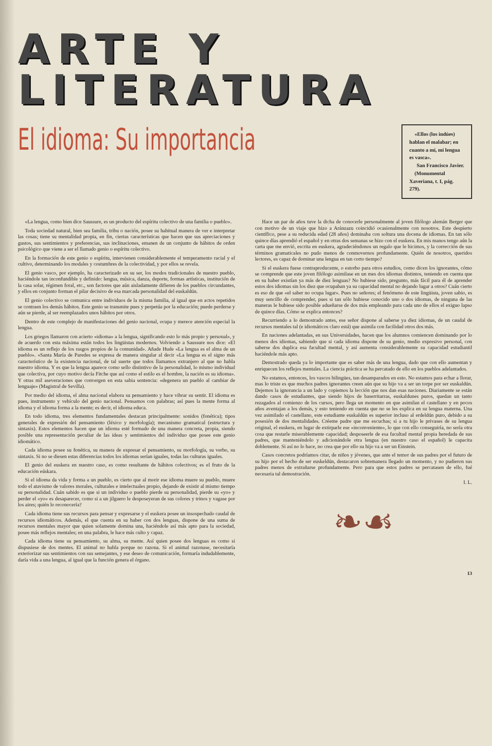ARTE Y LITERATURA
El idioma: Su importancia
«Ellos (los indúes) hablan el malabar; en cuanto a mí, mi lengua es vasca».
San Francisco Javier.
(Monumental Xaveriana, t. I, pág. 279).
«La lengua, como bien dice Saussure, es un producto del espíritu colectivo de una familia o pueblo».
Toda sociedad natural, bien sea familia, tribu o nación, posee su habitual manera de ver e interpretar las cosas; tiene su mentalidad propia, en fin, ciertas características que hacen que sus apreciaciones y gustos, sus sentimientos y preferencias, sus inclinaciones, emanen de un conjunto de hábitos de orden psicológico que viene a ser el llamado genio o espíritu colectivo.
En la formación de este genio o espíritu, intervienen considerablemente el temperamento racial y el cultivo, determinando los modales y costumbres de la colectividad, y por ellos se revela.
El genio vasco, por ejemplo, ha caracterizado en su ser, los modos tradicionales de nuestro pueblo, haciéndole tan inconfundible y definido: lengua, música, danza, deporte, formas artísticas, institución de la casa solar, régimen foral, etc., son factores que aún aisladamente difieren de los pueblos circundantes, y ellos en conjunto forman el pilar decisivo de esa marcada personalidad del euskaldún.
El genio colectivo se comunica entre individuos de la misma familia, al igual que en actos repetidos se contraen los demás hábitos. Este genio se transmite pues y perpetúa por la educación; puede perderse y aún se pierde, al ser reemplazados unos hábitos por otros.
Dentro de este complejo de manifestaciones del genio nacional, ocupa y merece atención especial la lengua.
Los griegos llamaron con acierto «idioma» a la lengua, significando esto lo más propio y personal», y de acuerdo con esta máxima están todos los lingüistas modernos. Volviendo a Saussure nos dice: «El idioma es un reflejo de los rasgos propios de la comunidad». Añade Hude «La lengua es el alma de un pueblo». «Santa María de Paredes se expresa de manera singular al decir «La lengua es el signo más característico de la existencia nacional, de tal suerte que todos llamamos extranjero al que no habla nuestro idioma. Y es que la lengua aparece como sello distintivo de la personalidad, lo mismo individual que colectiva, por cuyo motivo decía Fitche que así como el estilo es el hombre, la nación es su idioma». Y otras mil aseveraciones que convergen en esta sabia sentencia: «degenera un pueblo al cambiar de lenguaje» (Magistral de Sevilla).
Por medio del idioma, el alma nacional elabora su pensamiento y hace vibrar su sentir. El idioma es pues, instrumento y vehículo del genio nacional. Pensamos con palabras; así pues la mente forma al idioma y el idioma forma a la mente; es decir, el idioma educa.
En todo idioma, tres elementos fundamentales destacan principalmente: sonidos (fonética); tipos generales de expresión del pensamiento (léxico y morfología); mecanismo gramatical (estructura y sintaxis). Estos elementos hacen que un idioma esté formado de una manera concreta, propia, siendo posible una representación peculiar de las ideas y sentimientos del individuo que posee este genio idiomático.
Cada idioma posee su fonética, su manera de expresar el pensamiento, su morfología, su verbo, su sintaxis. Si no se diesen estas diferencias todos los idiomas serían iguales, todas las culturas iguales.
El genio del euskera en nuestro caso, es como resultante de hábitos colectivos; es el fruto de la educación eúskara.
Si el idioma da vida y forma a un pueblo, es cierto que al morir ese idioma muere su pueblo, muere todo el atavismo de valores morales, culturales e intelectuales propio, dejando de existir al mismo tiempo su personalidad. Cuán sabido es que si un individuo o pueblo pierde su personalidad, pierde su «yo» y perder el «yo» es desaparecer, como si a un jilguero le desposeyeran de sus colores y trinos y vagase por los aires; quién lo reconocería?
Cada idioma tiene sus recursos para pensar y expresarse y el euskera posee un insospechado caudal de recursos idiomáticos. Además, el que cuenta en su haber con dos lenguas, dispone de una suma de recursos mentales mayor que quien solamente domina una, haciéndole así más apto para la sociedad, posee más reflejos mentales; en una palabra, le hace más culto y capaz.
Cada idioma tiene su pensamiento, su alma, su mente. Así quien posee dos lenguas es como si dispusiese de dos mentes. El animal no habla porque no razona. Si el animal razonase, necesitaría exteriorizar sus sentimientos con sus semejantes, y ese deseo de comunicación, formaría indudablemente, daría vida a una lengua, al igual que la función genera el órgano.
Hace un par de años tuve la dicha de conocerle personalmente al joven filólogo alemán Berger que con motivo de un viaje que hizo a Aránzazu coincidió ocasionalmente con nosotros. Este despierto científico, pese a su reducida edad (28 años) dominaba con soltura una docena de idiomas. En tan sólo quince días aprendió el español y en otras dos semanas se hizo con el euskera. En mis manos tengo aún la carta que me envió, escrita en euskera, agradeciéndonos un regalo que le hicimos, y la corrección de sus términos gramaticales no pudo menos de conmovernos profundamente. Quién de nosotros, queridos lectores, es capaz de dominar una lengua en tan corto tiempo?
Si el euskera fuese contraproducente, o estorbo para otros estudios, como dicen los ignorantes, cómo se comprende que este joven filólogo asimilase en un mes dos idiomas distintos, teniendo en cuenta que en su haber existían ya más de diez lenguas? No hubiese sido, pregunto, más fácil para él de aprender estos dos idiomas sin los diez que ocupaban ya su capacidad mental no dejando lugar a otros? Cuán cierto es eso de que «el saber no ocupa lugar». Pues no señores; el fenómeno de este lingüista, joven sabio, es muy sencillo de comprender, pues si tan sólo hubiese conocido uno o dos idiomas, de ninguna de las maneras le hubiese sido posible adueñarse de dos más empleando para cada uno de ellos el exiguo lapso de quince días. Cómo se explica entonces?
Recurriendo a lo demostrado antes, ese señor dispone al saberse ya diez idiomas, de un caudal de recursos mentales tal (e idiomáticos claro está) que asimila con facilidad otros dos más.
En naciones adelantadas, en sus Universidades, hacen que los alumnos comiencen dominando por lo menos dos idiomas, sabiendo que si cada idioma dispone de su genio, medio expresivo personal, con saberse dos duplica esa facultad mental, y así aumenta considerablemente su capacidad estudiantil haciéndole más apto.
Demostrado queda ya lo importante que es saber más de una lengua, dado que con ello aumentan y enriquecen los reflejos mentales. La ciencia práctica se ha percatado de ello en los pueblos adelantados.
No estamos, entonces, los vascos bilingües, tan desamparados en esto. No estamos para echar a llorar, mas lo triste es que muchos padres ignorantes creen aún que su hijo va a ser un torpe por ser euskaldún. Dejemos la ignorancia a un lado y copiemos la lección que nos dan esas naciones. Diariamente se están dando casos de estudiantes, que siendo hijos de baserritarras, euskaldunes puros, quedan un tanto rezagados al comienzo de los cursos, pero llega un momento en que asimilan el castellano y en pocos años aventajan a los demás, y esto teniendo en cuenta que no se les explica en su lengua materna. Una vez asimilado el castellano, este estudiante euskaldún es superior incluso al erdeldún puro, debido a su posesión de dos mentalidades. Créeme padre que me escuchas; si a tu hijo le privases de su lengua original, el euskera, en lugar de extirparle ese «inconveniente», lo que con ello conseguiría, no sería otra cosa que restarle miserablemente capacidad; desposeerle de esa facultad mental propia heredada de sus padres, que manteniéndolo y adicionándole otra lengua (en nuestro caso el español) le capacita doblemente. Si así no lo hace, no crea que por ello su hijo va a ser un Einstein.
Casos concretos podríamos citar, de niños y jóvenes, que ante el temor de sus padres por el futuro de su hijo por el hecho de ser euskeldún, destacaron sobremanera llegado un momento, y no pudieron sus padres menos de extrañarse profundamente. Pero para que estos padres se percatasen de ello, fué necesaria tal demostración.
I. L.
❧☙
13